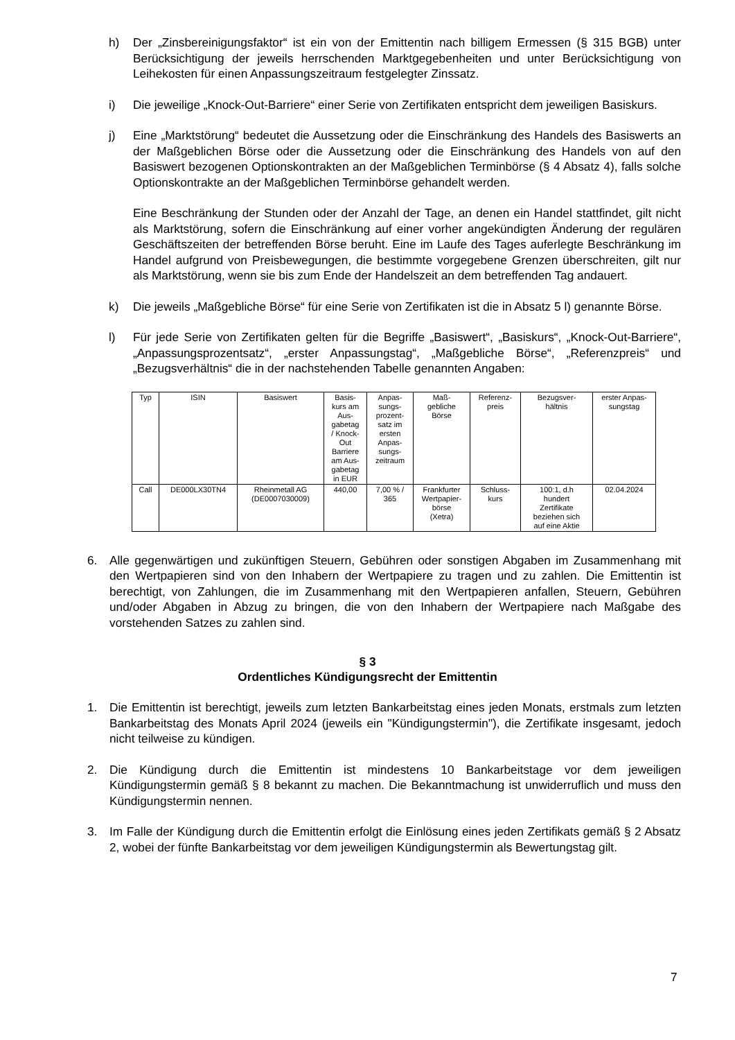h) Der „Zinsbereinigungsfaktor“ ist ein von der Emittentin nach billigem Ermessen (§ 315 BGB) unter Berücksichtigung der jeweils herrschenden Marktgegebenheiten und unter Berücksichtigung von Leihekosten für einen Anpassungszeitraum festgelegter Zinssatz.
i) Die jeweilige „Knock-Out-Barriere“ einer Serie von Zertifikaten entspricht dem jeweiligen Basiskurs.
j) Eine „Marktstörung“ bedeutet die Aussetzung oder die Einschränkung des Handels des Basiswerts an der Maßgeblichen Börse oder die Aussetzung oder die Einschränkung des Handels von auf den Basiswert bezogenen Optionskontrakten an der Maßgeblichen Terminbörse (§ 4 Absatz 4), falls solche Optionskontrakte an der Maßgeblichen Terminbörse gehandelt werden.
Eine Beschränkung der Stunden oder der Anzahl der Tage, an denen ein Handel stattfindet, gilt nicht als Marktstörung, sofern die Einschränkung auf einer vorher angekündigten Änderung der regulären Geschäftszeiten der betreffenden Börse beruht. Eine im Laufe des Tages auferlegte Beschränkung im Handel aufgrund von Preisbewegungen, die bestimmte vorgegebene Grenzen überschreiten, gilt nur als Marktstörung, wenn sie bis zum Ende der Handelszeit an dem betreffenden Tag andauert.
k) Die jeweils „Maßgebliche Börse“ für eine Serie von Zertifikaten ist die in Absatz 5 l) genannte Börse.
l) Für jede Serie von Zertifikaten gelten für die Begriffe „Basiswert“, „Basiskurs“, „Knock-Out-Barriere“, „Anpassungsprozentsatz“, „erster Anpassungstag“, „Maßgebliche Börse“, „Referenzpreis“ und „Bezugsverhältnis“ die in der nachstehenden Tabelle genannten Angaben:
| Typ | ISIN | Basiswert | Basis- kurs am Aus- gabetag / Knock- Out Barriere am Aus- gabetag in EUR | Anpas- sungs- prozent- satz im ersten Anpas- sungs- zeitraum | Maß- gebliche Börse | Referenz- preis | Bezugsver- hältnis | erster Anpas- sungstag |
| --- | --- | --- | --- | --- | --- | --- | --- | --- |
| Call | DE000LX30TN4 | Rheinmetall AG (DE0007030009) | 440,00 | 7,00 % / 365 | Frankfurter Wertpapier- börse (Xetra) | Schluss- kurs | 100:1, d.h hundert Zertifikate beziehen sich auf eine Aktie | 02.04.2024 |
6. Alle gegenwärtigen und zukünftigen Steuern, Gebühren oder sonstigen Abgaben im Zusammenhang mit den Wertpapieren sind von den Inhabern der Wertpapiere zu tragen und zu zahlen. Die Emittentin ist berechtigt, von Zahlungen, die im Zusammenhang mit den Wertpapieren anfallen, Steuern, Gebühren und/oder Abgaben in Abzug zu bringen, die von den Inhabern der Wertpapiere nach Maßgabe des vorstehenden Satzes zu zahlen sind.
§ 3
Ordentliches Kündigungsrecht der Emittentin
1. Die Emittentin ist berechtigt, jeweils zum letzten Bankarbeitstag eines jeden Monats, erstmals zum letzten Bankarbeitstag des Monats April 2024 (jeweils ein "Kündigungstermin"), die Zertifikate insgesamt, jedoch nicht teilweise zu kündigen.
2. Die Kündigung durch die Emittentin ist mindestens 10 Bankarbeitstage vor dem jeweiligen Kündigungstermin gemäß § 8 bekannt zu machen. Die Bekanntmachung ist unwiderruflich und muss den Kündigungstermin nennen.
3. Im Falle der Kündigung durch die Emittentin erfolgt die Einlösung eines jeden Zertifikats gemäß § 2 Absatz 2, wobei der fünfte Bankarbeitstag vor dem jeweiligen Kündigungstermin als Bewertungstag gilt.
7